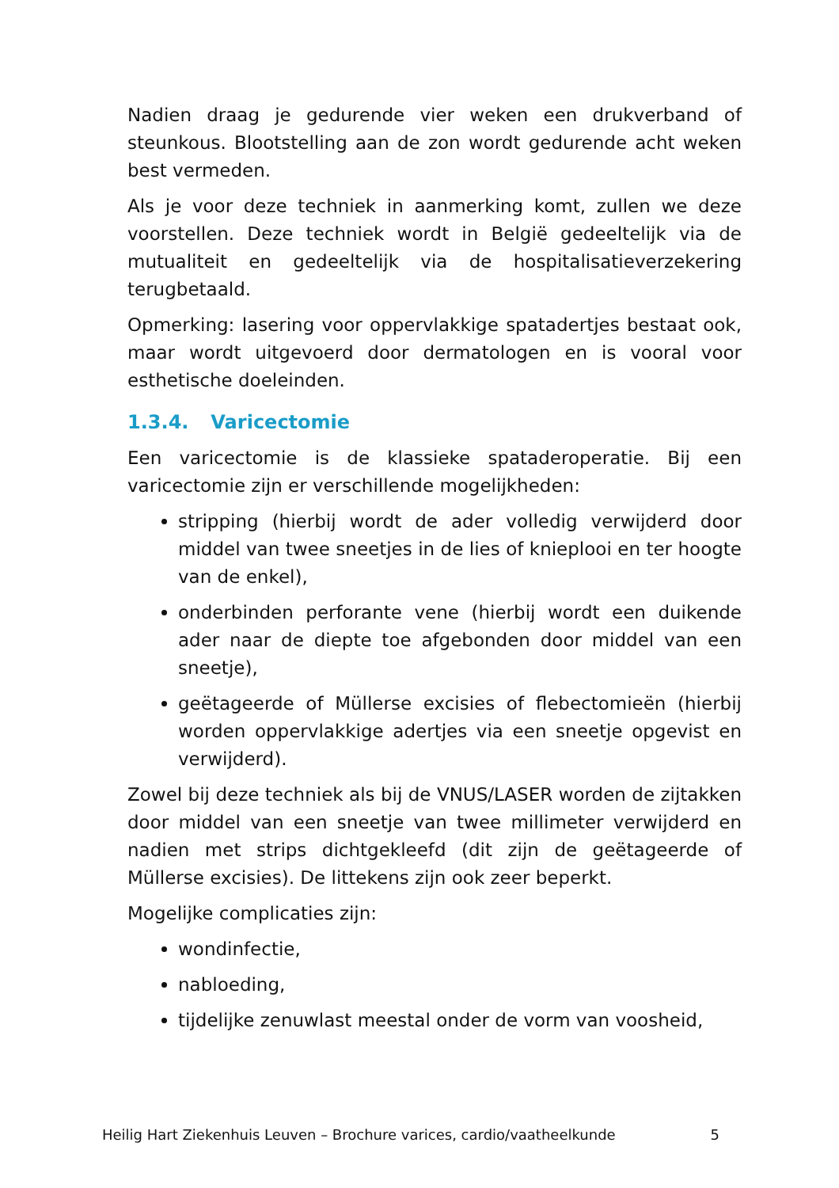Nadien draag je gedurende vier weken een drukverband of steunkous. Blootstelling aan de zon wordt gedurende acht weken best vermeden.
Als je voor deze techniek in aanmerking komt, zullen we deze voorstellen. Deze techniek wordt in België gedeeltelijk via de mutualiteit en gedeeltelijk via de hospitalisatieverzekering terugbetaald.
Opmerking: lasering voor oppervlakkige spatadertjes bestaat ook, maar wordt uitgevoerd door dermatologen en is vooral voor esthetische doeleinden.
1.3.4. Varicectomie
Een varicectomie is de klassieke spataderoperatie. Bij een varicectomie zijn er verschillende mogelijkheden:
stripping (hierbij wordt de ader volledig verwijderd door middel van twee sneetjes in de lies of knieplooi en ter hoogte van de enkel),
onderbinden perforante vene (hierbij wordt een duikende ader naar de diepte toe afgebonden door middel van een sneetje),
geëtageerde of Müllerse excisies of flebectomieën (hierbij worden oppervlakkige adertjes via een sneetje opgevist en verwijderd).
Zowel bij deze techniek als bij de VNUS/LASER worden de zijtakken door middel van een sneetje van twee millimeter verwijderd en nadien met strips dichtgekleefd (dit zijn de geëtageerde of Müllerse excisies). De littekens zijn ook zeer beperkt.
Mogelijke complicaties zijn:
wondinfectie,
nabloeding,
tijdelijke zenuwlast meestal onder de vorm van voosheid,
Heilig Hart Ziekenhuis Leuven – Brochure varices, cardio/vaatheelkunde 5